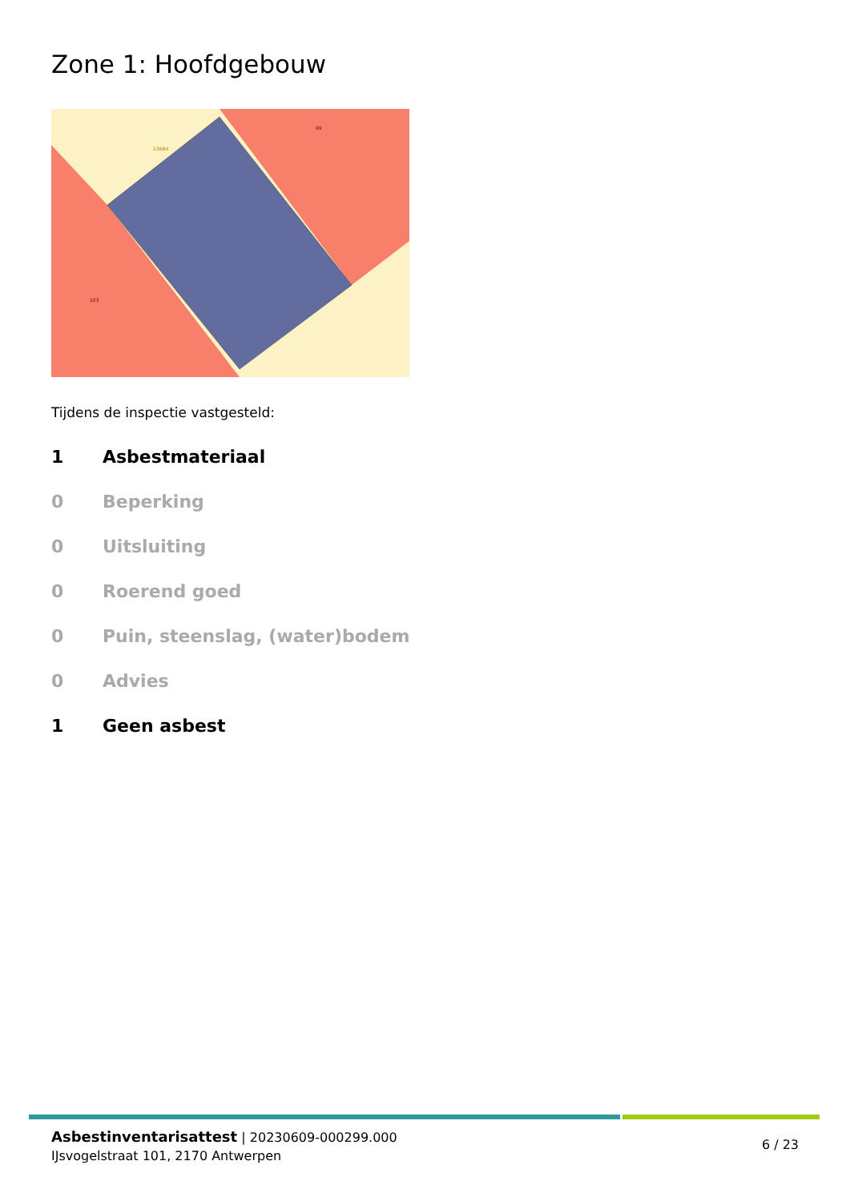Zone 1: Hoofdgebouw
99
103
236B4
Tijdens de inspectie vastgesteld:
1 Asbestmateriaal
0 Beperking
0 Uitsluiting
0 Roerend goed
0 Puin, steenslag, (water)bodem
0 Advies
1 Geen asbest
Asbestinventarisattest | 20230609-000299.000
IJsvogelstraat 101, 2170 Antwerpen
6 / 23